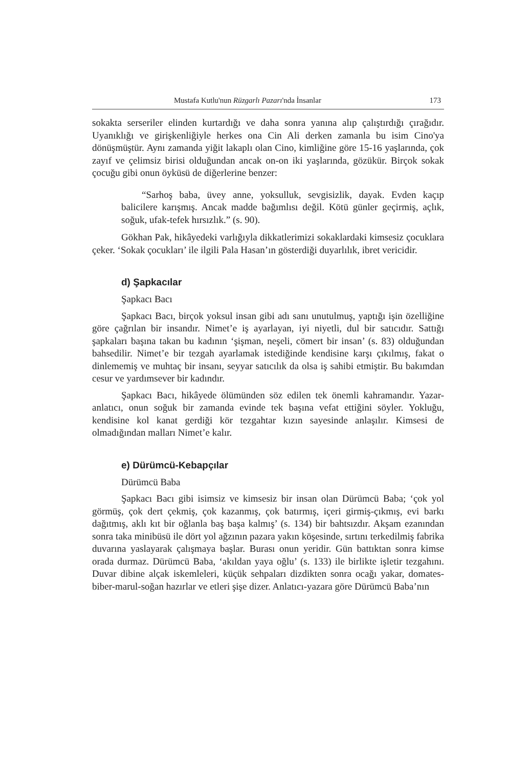Mustafa Kutlu'nun Rüzgarlı Pazarı'nda İnsanlar 173
sokakta serseriler elinden kurtardığı ve daha sonra yanına alıp çalıştırdığı çırağıdır. Uyanıklığı ve girişkenliğiyle herkes ona Cin Ali derken zamanla bu isim Cino'ya dönüşmüştür. Aynı zamanda yiğit lakaplı olan Cino, kimliğine göre 15-16 yaşlarında, çok zayıf ve çelimsiz birisi olduğundan ancak on-on iki yaşlarında, gözükür. Birçok sokak çocuğu gibi onun öyküsü de diğerlerine benzer:
“Sarhoş baba, üvey anne, yoksulluk, sevgisizlik, dayak. Evden kaçıp balicilere karışmış. Ancak madde bağımlısı değil. Kötü günler geçirmiş, açlık, soğuk, ufak-tefek hırsızlık.” (s. 90).
Gökhan Pak, hikâyedeki varlığıyla dikkatlerimizi sokaklardaki kimsesiz çocuklara çeker. ‘Sokak çocukları’ ile ilgili Pala Hasan’ın gösterdiği duyarlılık, ibret vericidir.
d) Şapkacılar
Şapkacı Bacı
Şapkacı Bacı, birçok yoksul insan gibi adı sanı unutulmuş, yaptığı işin özelliğine göre çağrılan bir insandır. Nimet’e iş ayarlayan, iyi niyetli, dul bir satıcıdır. Sattığı şapkaları başına takan bu kadının ‘şişman, neşeli, cömert bir insan’ (s. 83) olduğundan bahsedilir. Nimet’e bir tezgah ayarlamak istediğinde kendisine karşı çıkılmış, fakat o dinlememiş ve muhtaç bir insanı, seyyar satıcılık da olsa iş sahibi etmiştir. Bu bakımdan cesur ve yardımsever bir kadındır.
Şapkacı Bacı, hikâyede ölümünden söz edilen tek önemli kahramandır. Yazar-anlatıcı, onun soğuk bir zamanda evinde tek başına vefat ettiğini söyler. Yokluğu, kendisine kol kanat gerdiği kör tezgahtar kızın sayesinde anlaşılır. Kimsesi de olmadığından malları Nimet’e kalır.
e) Dürümcü-Kebapçılar
Dürümcü Baba
Şapkacı Bacı gibi isimsiz ve kimsesiz bir insan olan Dürümcü Baba; ‘çok yol görmüş, çok dert çekmiş, çok kazanmış, çok batırmış, içeri girmiş-çıkmış, evi barkı dağıtmış, aklı kıt bir oğlanla baş başa kalmış’ (s. 134) bir bahtsızdır. Akşam ezanından sonra taka minibüsü ile dört yol ağzının pazara yakın köşesinde, sırtını terkedilmiş fabrika duvarına yaslayarak çalışmaya başlar. Burası onun yeridir. Gün battıktan sonra kimse orada durmaz. Dürümcü Baba, ‘akıldan yaya oğlu’ (s. 133) ile birlikte işletir tezgahını. Duvar dibine alçak iskemleleri, küçük sehpaları dizdikten sonra ocağı yakar, domates-biber-marul-soğan hazırlar ve etleri şişe dizer. Anlatıcı-yazara göre Dürümcü Baba’nın